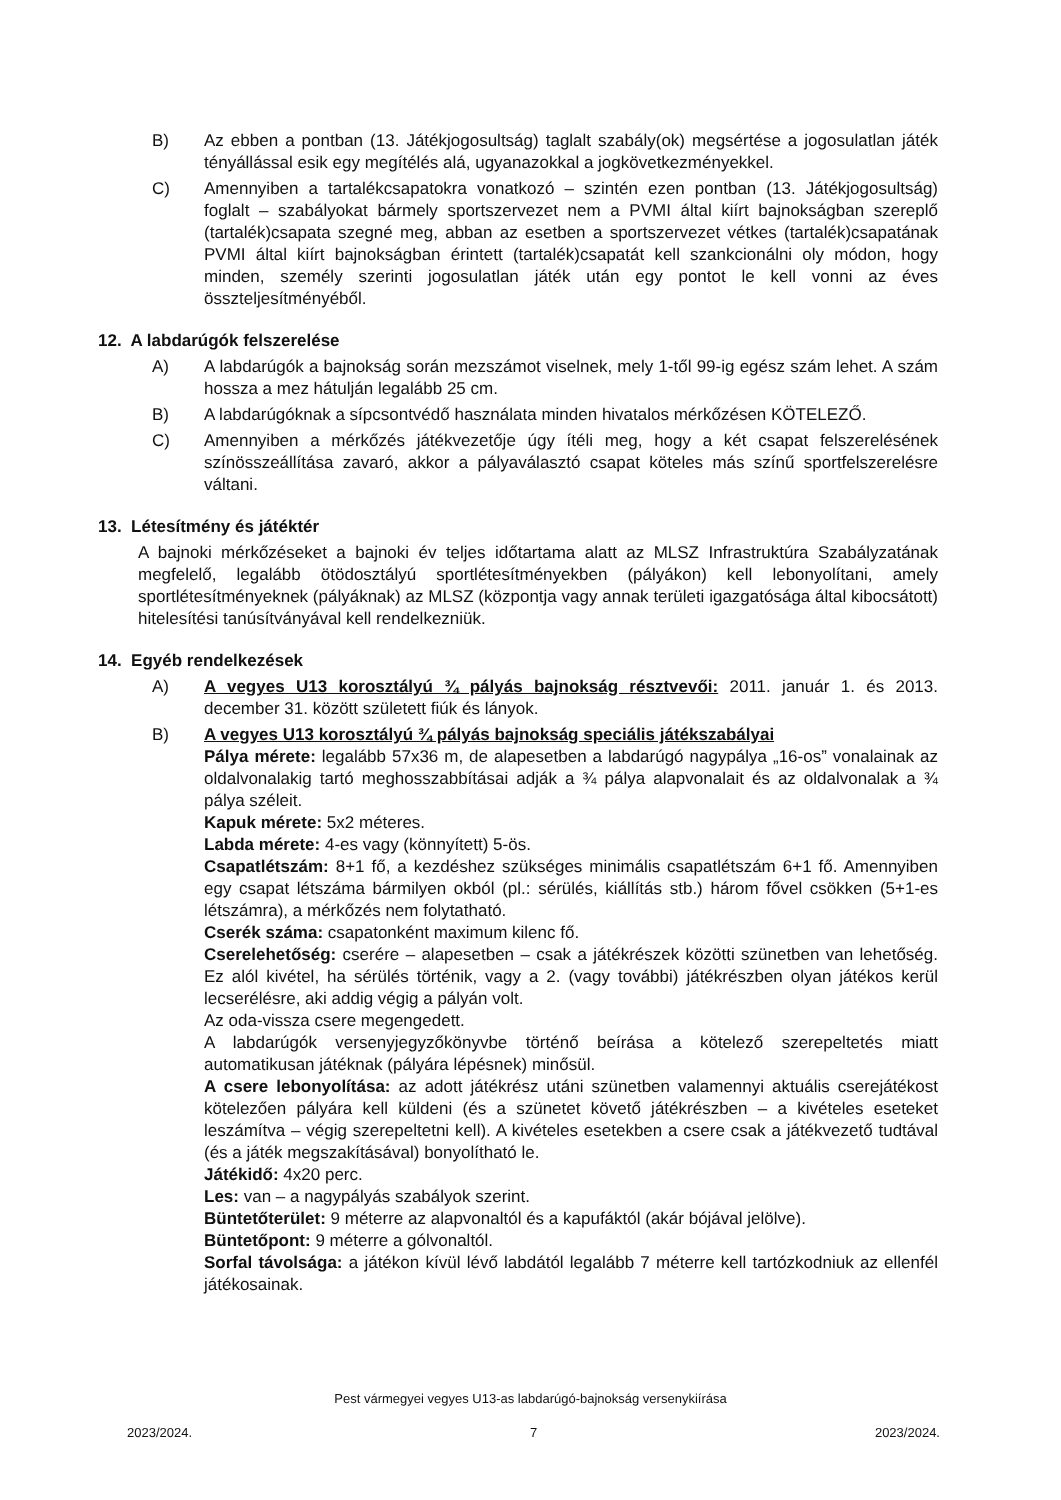B) Az ebben a pontban (13. Játékjogosultság) taglalt szabály(ok) megsértése a jogosulatlan játék tényállással esik egy megítélés alá, ugyanazokkal a jogkövetkezményekkel.
C) Amennyiben a tartalékcsapatokra vonatkozó – szintén ezen pontban (13. Játékjogosultság) foglalt – szabályokat bármely sportszervezet nem a PVMI által kiírt bajnokságban szereplő (tartalék)csapata szegné meg, abban az esetben a sportszervezet vétkes (tartalék)csapatának PVMI által kiírt bajnokságban érintett (tartalék)csapatát kell szankcionálni oly módon, hogy minden, személy szerinti jogosulatlan játék után egy pontot le kell vonni az éves összteljesítményéből.
12. A labdarúgók felszerelése
A) A labdarúgók a bajnokság során mezszámot viselnek, mely 1-től 99-ig egész szám lehet. A szám hossza a mez hátulján legalább 25 cm.
B) A labdarúgóknak a sípcsontvédő használata minden hivatalos mérkőzésen KÖTELEZŐ.
C) Amennyiben a mérkőzés játékvezetője úgy ítéli meg, hogy a két csapat felszerelésének színösszeállítása zavaró, akkor a pályaválasztó csapat köteles más színű sportfelszerelésre váltani.
13. Létesítmény és játéktér
A bajnoki mérkőzéseket a bajnoki év teljes időtartama alatt az MLSZ Infrastruktúra Szabályzatának megfelelő, legalább ötödosztályú sportlétesítményekben (pályákon) kell lebonyolítani, amely sportlétesítményeknek (pályáknak) az MLSZ (központja vagy annak területi igazgatósága által kibocsátott) hitelesítési tanúsítványával kell rendelkezniük.
14. Egyéb rendelkezések
A) A vegyes U13 korosztályú ¾ pályás bajnokság résztvevői: 2011. január 1. és 2013. december 31. között született fiúk és lányok.
B) A vegyes U13 korosztályú ¾ pályás bajnokság speciális játékszabályai
Pálya mérete: legalább 57x36 m, de alapesetben a labdarúgó nagypálya „16-os” vonalainak az oldalvonalakig tartó meghosszabbításai adják a ¾ pálya alapvonalait és az oldalvonalak a ¾ pálya széleit.
Kapuk mérete: 5x2 méteres.
Labda mérete: 4-es vagy (könnyített) 5-ös.
Csapatlétszám: 8+1 fő, a kezdéshez szükséges minimális csapatlétszám 6+1 fő. Amennyiben egy csapat létszáma bármilyen okból (pl.: sérülés, kiállítás stb.) három fővel csökken (5+1-es létszámra), a mérkőzés nem folytatható.
Cserék száma: csapatonként maximum kilenc fő.
Cserelehetőség: cserére – alapesetben – csak a játékrészek közötti szünetben van lehetőség. Ez alól kivétel, ha sérülés történik, vagy a 2. (vagy további) játékrészben olyan játékos kerül lecserélésre, aki addig végig a pályán volt.
Az oda-vissza csere megengedett.
A labdarúgók versenyjegyzőkönyvbe történő beírása a kötelező szerepeltetés miatt automatikusan játéknak (pályára lépésnek) minősül.
A csere lebonyolítása: az adott játékrész utáni szünetben valamennyi aktuális cserejátékost kötelezően pályára kell küldeni (és a szünetet követő játékrészben – a kivételes eseteket leszámítva – végig szerepeltetni kell). A kivételes esetekben a csere csak a játékvezető tudtával (és a játék megszakításával) bonyolítható le.
Játékidő: 4x20 perc.
Les: van – a nagypályás szabályok szerint.
Büntetőterület: 9 méterre az alapvonaltól és a kapufáktól (akár bójával jelölve).
Büntetőpont: 9 méterre a gólvonaltól.
Sorfal távolsága: a játékon kívül lévő labdától legalább 7 méterre kell tartózkodniuk az ellenfél játékosainak.
Pest vármegyei vegyes U13-as labdarúgó-bajnokság versenykiírása
2023/2024. 7 2023/2024.